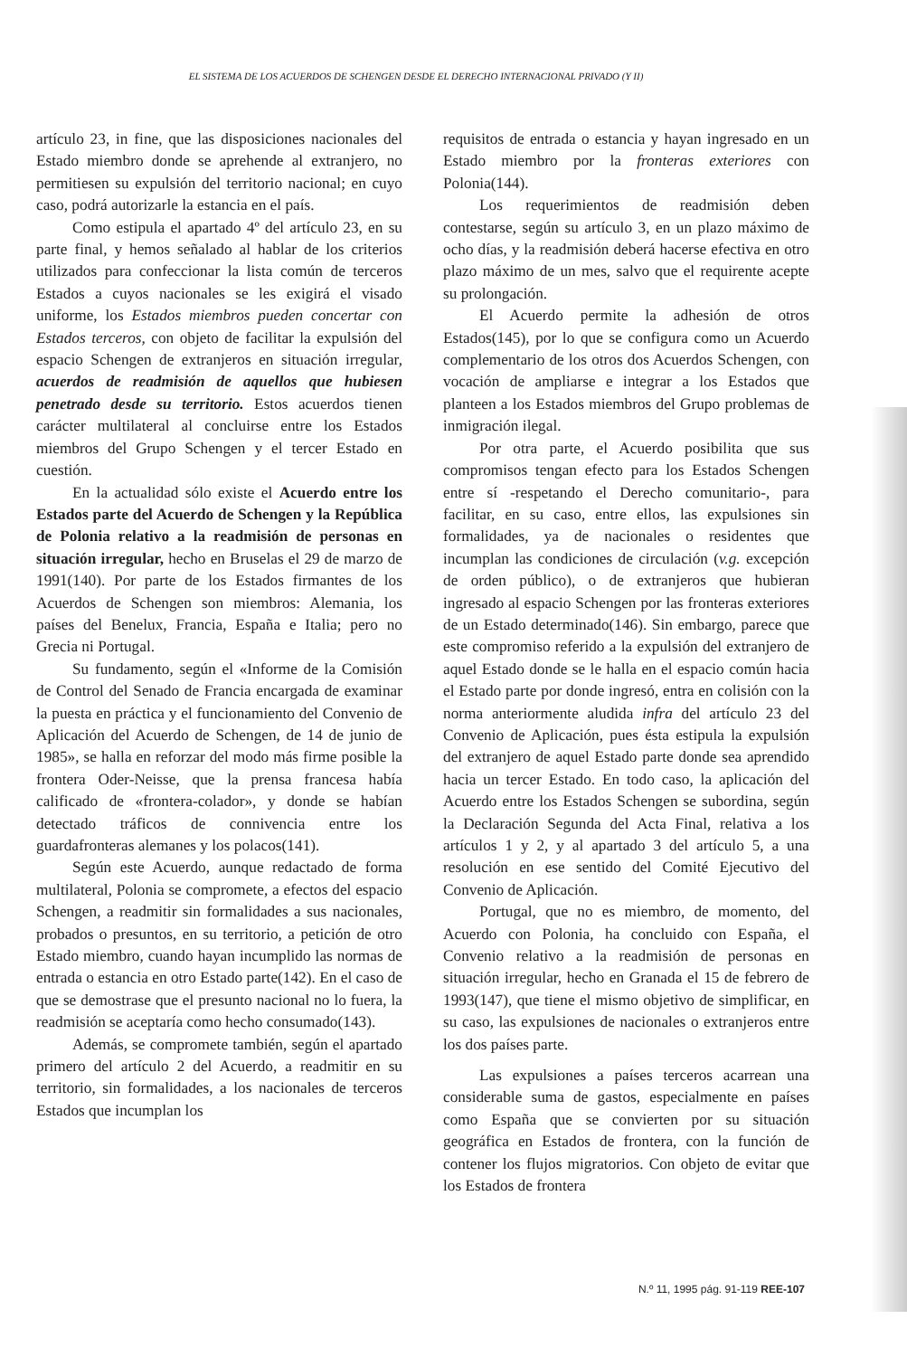EL SISTEMA DE LOS ACUERDOS DE SCHENGEN DESDE EL DERECHO INTERNACIONAL PRIVADO (Y II)
artículo 23, in fine, que las disposiciones nacionales del Estado miembro donde se aprehende al extranjero, no permitiesen su expulsión del territorio nacional; en cuyo caso, podrá autorizarle la estancia en el país.
Como estipula el apartado 4º del artículo 23, en su parte final, y hemos señalado al hablar de los criterios utilizados para confeccionar la lista común de terceros Estados a cuyos nacionales se les exigirá el visado uniforme, los Estados miembros pueden concertar con Estados terceros, con objeto de facilitar la expulsión del espacio Schengen de extranjeros en situación irregular, acuerdos de readmisión de aquellos que hubiesen penetrado desde su territorio. Estos acuerdos tienen carácter multilateral al concluirse entre los Estados miembros del Grupo Schengen y el tercer Estado en cuestión.
En la actualidad sólo existe el Acuerdo entre los Estados parte del Acuerdo de Schengen y la República de Polonia relativo a la readmisión de personas en situación irregular, hecho en Bruselas el 29 de marzo de 1991(140). Por parte de los Estados firmantes de los Acuerdos de Schengen son miembros: Alemania, los países del Benelux, Francia, España e Italia; pero no Grecia ni Portugal.
Su fundamento, según el «Informe de la Comisión de Control del Senado de Francia encargada de examinar la puesta en práctica y el funcionamiento del Convenio de Aplicación del Acuerdo de Schengen, de 14 de junio de 1985», se halla en reforzar del modo más firme posible la frontera Oder-Neisse, que la prensa francesa había calificado de «frontera-colador», y donde se habían detectado tráficos de connivencia entre los guardafronteras alemanes y los polacos(141).
Según este Acuerdo, aunque redactado de forma multilateral, Polonia se compromete, a efectos del espacio Schengen, a readmitir sin formalidades a sus nacionales, probados o presuntos, en su territorio, a petición de otro Estado miembro, cuando hayan incumplido las normas de entrada o estancia en otro Estado parte(142). En el caso de que se demostrase que el presunto nacional no lo fuera, la readmisión se aceptaría como hecho consumado(143).
Además, se compromete también, según el apartado primero del artículo 2 del Acuerdo, a readmitir en su territorio, sin formalidades, a los nacionales de terceros Estados que incumplan los
requisitos de entrada o estancia y hayan ingresado en un Estado miembro por la fronteras exteriores con Polonia(144).
Los requerimientos de readmisión deben contestarse, según su artículo 3, en un plazo máximo de ocho días, y la readmisión deberá hacerse efectiva en otro plazo máximo de un mes, salvo que el requirente acepte su prolongación.
El Acuerdo permite la adhesión de otros Estados(145), por lo que se configura como un Acuerdo complementario de los otros dos Acuerdos Schengen, con vocación de ampliarse e integrar a los Estados que planteen a los Estados miembros del Grupo problemas de inmigración ilegal.
Por otra parte, el Acuerdo posibilita que sus compromisos tengan efecto para los Estados Schengen entre sí -respetando el Derecho comunitario-, para facilitar, en su caso, entre ellos, las expulsiones sin formalidades, ya de nacionales o residentes que incumplan las condiciones de circulación (v.g. excepción de orden público), o de extranjeros que hubieran ingresado al espacio Schengen por las fronteras exteriores de un Estado determinado(146). Sin embargo, parece que este compromiso referido a la expulsión del extranjero de aquel Estado donde se le halla en el espacio común hacia el Estado parte por donde ingresó, entra en colisión con la norma anteriormente aludida infra del artículo 23 del Convenio de Aplicación, pues ésta estipula la expulsión del extranjero de aquel Estado parte donde sea aprendido hacia un tercer Estado. En todo caso, la aplicación del Acuerdo entre los Estados Schengen se subordina, según la Declaración Segunda del Acta Final, relativa a los artículos 1 y 2, y al apartado 3 del artículo 5, a una resolución en ese sentido del Comité Ejecutivo del Convenio de Aplicación.
Portugal, que no es miembro, de momento, del Acuerdo con Polonia, ha concluido con España, el Convenio relativo a la readmisión de personas en situación irregular, hecho en Granada el 15 de febrero de 1993(147), que tiene el mismo objetivo de simplificar, en su caso, las expulsiones de nacionales o extranjeros entre los dos países parte.
Las expulsiones a países terceros acarrean una considerable suma de gastos, especialmente en países como España que se convierten por su situación geográfica en Estados de frontera, con la función de contener los flujos migratorios. Con objeto de evitar que los Estados de frontera
N.º 11, 1995 pág. 91-119 REE-107